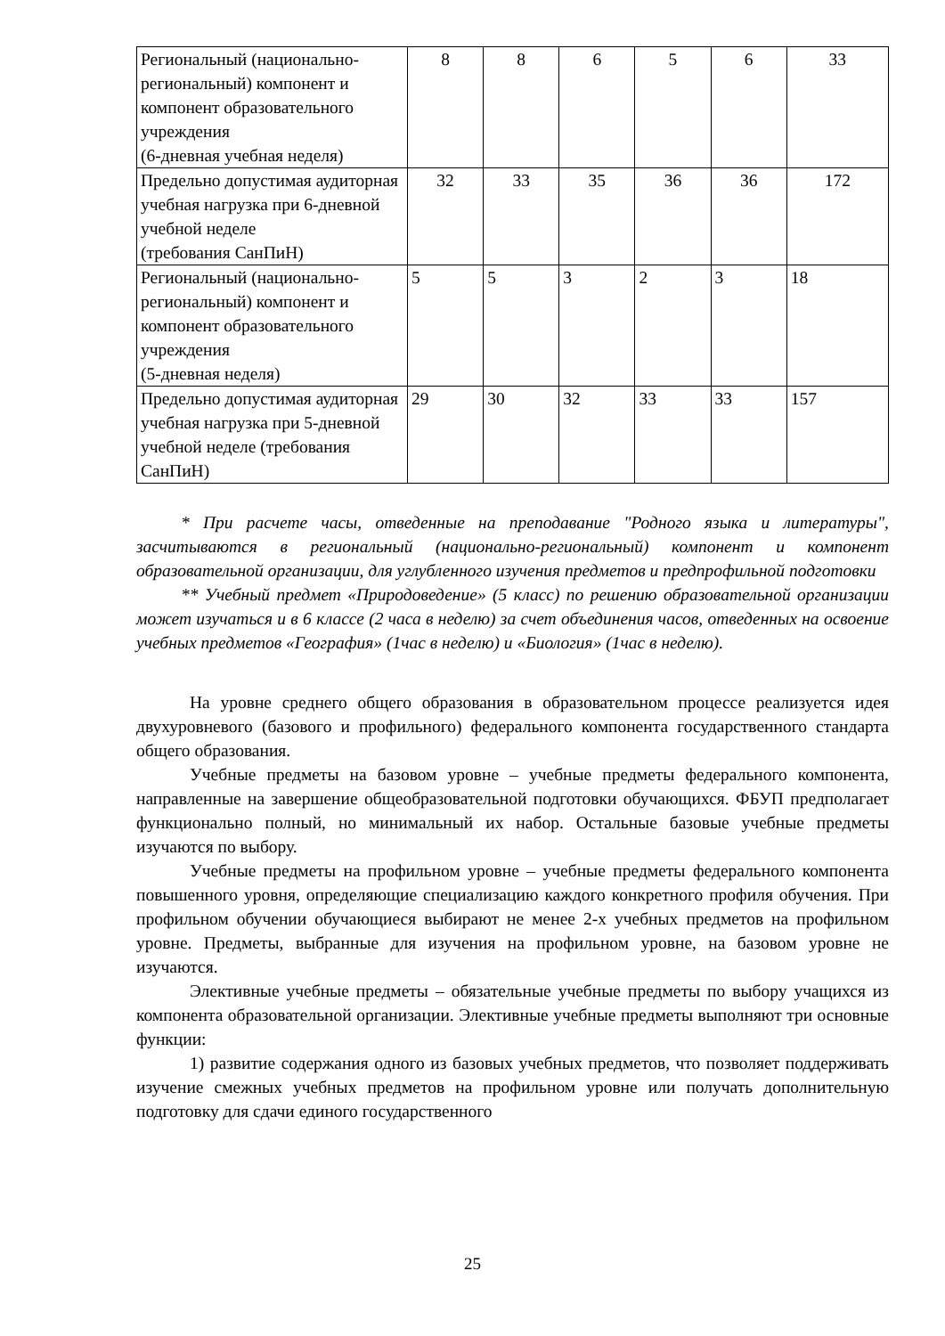| Региональный (национально-региональный) компонент и компонент образовательного учреждения (6-дневная учебная неделя) | 8 | 8 | 6 | 5 | 6 | 33 |
| Предельно допустимая аудиторная учебная нагрузка при 6-дневной учебной неделе (требования СанПиН) | 32 | 33 | 35 | 36 | 36 | 172 |
| Региональный (национально-региональный) компонент и компонент образовательного учреждения (5-дневная неделя) | 5 | 5 | 3 | 2 | 3 | 18 |
| Предельно допустимая аудиторная учебная нагрузка при 5-дневной учебной неделе (требования СанПиН) | 29 | 30 | 32 | 33 | 33 | 157 |
* При расчете часы, отведенные на преподавание "Родного языка и литературы", засчитываются в региональный (национально-региональный) компонент и компонент образовательной организации, для углубленного изучения предметов и предпрофильной подготовки
** Учебный предмет «Природоведение» (5 класс) по решению образовательной организации может изучаться и в 6 классе (2 часа в неделю) за счет объединения часов, отведенных на освоение учебных предметов «География» (1час в неделю) и «Биология» (1час в неделю).
На уровне среднего общего образования в образовательном процессе реализуется идея двухуровневого (базового и профильного) федерального компонента государственного стандарта общего образования.
Учебные предметы на базовом уровне – учебные предметы федерального компонента, направленные на завершение общеобразовательной подготовки обучающихся. ФБУП предполагает функционально полный, но минимальный их набор. Остальные базовые учебные предметы изучаются по выбору.
Учебные предметы на профильном уровне – учебные предметы федерального компонента повышенного уровня, определяющие специализацию каждого конкретного профиля обучения. При профильном обучении обучающиеся выбирают не менее 2-х учебных предметов на профильном уровне. Предметы, выбранные для изучения на профильном уровне, на базовом уровне не изучаются.
Элективные учебные предметы – обязательные учебные предметы по выбору учащихся из компонента образовательной организации. Элективные учебные предметы выполняют три основные функции:
1) развитие содержания одного из базовых учебных предметов, что позволяет поддерживать изучение смежных учебных предметов на профильном уровне или получать дополнительную подготовку для сдачи единого государственного
25